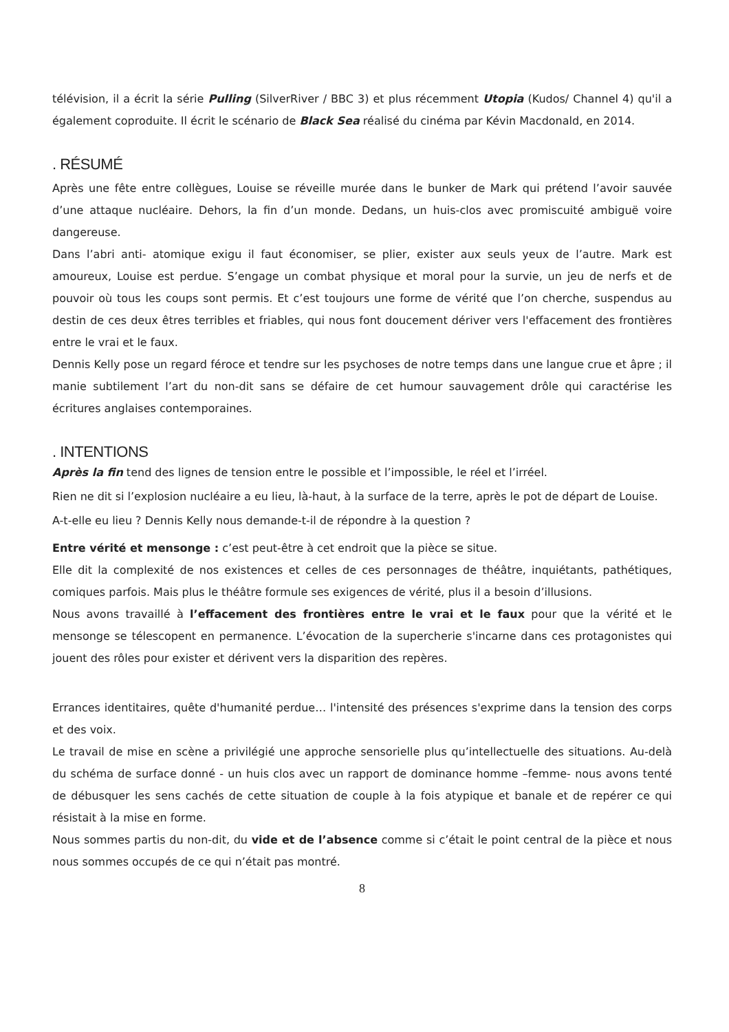télévision, il a écrit la série Pulling (SilverRiver / BBC 3) et plus récemment Utopia (Kudos/ Channel 4) qu'il a également coproduite. Il écrit le scénario de Black Sea réalisé du cinéma par Kévin Macdonald, en 2014.
. RÉSUMÉ
Après une fête entre collègues, Louise se réveille murée dans le bunker de Mark qui prétend l’avoir sauvée d’une attaque nucléaire. Dehors, la fin d’un monde. Dedans, un huis-clos avec promiscuité ambiguë voire dangereuse.
Dans l’abri anti- atomique exigu il faut économiser, se plier, exister aux seuls yeux de l’autre. Mark est amoureux, Louise est perdue. S’engage un combat physique et moral pour la survie, un jeu de nerfs et de pouvoir où tous les coups sont permis. Et c’est toujours une forme de vérité que l’on cherche, suspendus au destin de ces deux êtres terribles et friables, qui nous font doucement dériver vers l'effacement des frontières entre le vrai et le faux.
Dennis Kelly pose un regard féroce et tendre sur les psychoses de notre temps dans une langue crue et âpre ; il manie subtilement l’art du non-dit sans se défaire de cet humour sauvagement drôle qui caractérise les écritures anglaises contemporaines.
. INTENTIONS
Après la fin tend des lignes de tension entre le possible et l’impossible, le réel et l’irréel.
Rien ne dit si l’explosion nucléaire a eu lieu, là-haut, à la surface de la terre, après le pot de départ de Louise.
A-t-elle eu lieu ? Dennis Kelly nous demande-t-il de répondre à la question ?
Entre vérité et mensonge : c’est peut-être à cet endroit que la pièce se situe.
Elle dit la complexité de nos existences et celles de ces personnages de théâtre, inquiétants, pathétiques, comiques parfois. Mais plus le théâtre formule ses exigences de vérité, plus il a besoin d’illusions.
Nous avons travaillé à l’effacement des frontières entre le vrai et le faux pour que la vérité et le mensonge se télescopent en permanence. L’évocation de la supercherie s'incarne dans ces protagonistes qui jouent des rôles pour exister et dérivent vers la disparition des repères.
Errances identitaires, quête d'humanité perdue… l'intensité des présences s'exprime dans la tension des corps et des voix.
Le travail de mise en scène a privilégié une approche sensorielle plus qu’intellectuelle des situations. Au-delà du schéma de surface donné - un huis clos avec un rapport de dominance homme –femme- nous avons tenté de débusquer les sens cachés de cette situation de couple à la fois atypique et banale et de repérer ce qui résistait à la mise en forme.
Nous sommes partis du non-dit, du vide et de l’absence comme si c’était le point central de la pièce et nous nous sommes occupés de ce qui n’était pas montré.
8